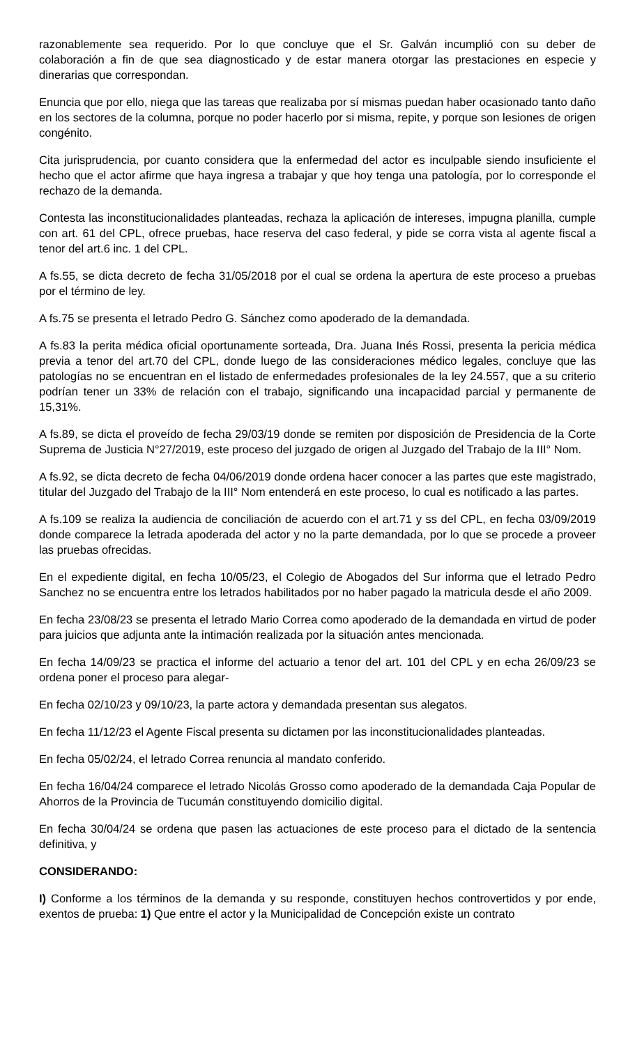razonablemente sea requerido. Por lo que concluye que el Sr. Galván incumplió con su deber de colaboración a fin de que sea diagnosticado y de estar manera otorgar las prestaciones en especie y dinerarias que correspondan.
Enuncia que por ello, niega que las tareas que realizaba por sí mismas puedan haber ocasionado tanto daño en los sectores de la columna, porque no poder hacerlo por si misma, repite, y porque son lesiones de origen congénito.
Cita jurisprudencia, por cuanto considera que la enfermedad del actor es inculpable siendo insuficiente el hecho que el actor afirme que haya ingresa a trabajar y que hoy tenga una patología, por lo corresponde el rechazo de la demanda.
Contesta las inconstitucionalidades planteadas, rechaza la aplicación de intereses, impugna planilla, cumple con art. 61 del CPL, ofrece pruebas, hace reserva del caso federal, y pide se corra vista al agente fiscal a tenor del art.6 inc. 1 del CPL.
A fs.55, se dicta decreto de fecha 31/05/2018 por el cual se ordena la apertura de este proceso a pruebas por el término de ley.
A fs.75 se presenta el letrado Pedro G. Sánchez como apoderado de la demandada.
A fs.83 la perita médica oficial oportunamente sorteada, Dra. Juana Inés Rossi, presenta la pericia médica previa a tenor del art.70 del CPL, donde luego de las consideraciones médico legales, concluye que las patologías no se encuentran en el listado de enfermedades profesionales de la ley 24.557, que a su criterio podrían tener un 33% de relación con el trabajo, significando una incapacidad parcial y permanente de 15,31%.
A fs.89, se dicta el proveído de fecha 29/03/19 donde se remiten por disposición de Presidencia de la Corte Suprema de Justicia N°27/2019, este proceso del juzgado de origen al Juzgado del Trabajo de la III° Nom.
A fs.92, se dicta decreto de fecha 04/06/2019 donde ordena hacer conocer a las partes que este magistrado, titular del Juzgado del Trabajo de la III° Nom entenderá en este proceso, lo cual es notificado a las partes.
A fs.109 se realiza la audiencia de conciliación de acuerdo con el art.71 y ss del CPL, en fecha 03/09/2019 donde comparece la letrada apoderada del actor y no la parte demandada, por lo que se procede a proveer las pruebas ofrecidas.
En el expediente digital, en fecha 10/05/23, el Colegio de Abogados del Sur informa que el letrado Pedro Sanchez no se encuentra entre los letrados habilitados por no haber pagado la matricula desde el año 2009.
En fecha 23/08/23 se presenta el letrado Mario Correa como apoderado de la demandada en virtud de poder para juicios que adjunta ante la intimación realizada por la situación antes mencionada.
En fecha 14/09/23 se practica el informe del actuario a tenor del art. 101 del CPL y en echa 26/09/23 se ordena poner el proceso para alegar-
En fecha 02/10/23 y 09/10/23, la parte actora y demandada presentan sus alegatos.
En fecha 11/12/23 el Agente Fiscal presenta su dictamen por las inconstitucionalidades planteadas.
En fecha 05/02/24, el letrado Correa renuncia al mandato conferido.
En fecha 16/04/24 comparece el letrado Nicolás Grosso como apoderado de la demandada Caja Popular de Ahorros de la Provincia de Tucumán constituyendo domicilio digital.
En fecha 30/04/24 se ordena que pasen las actuaciones de este proceso para el dictado de la sentencia definitiva, y
CONSIDERANDO:
I) Conforme a los términos de la demanda y su responde, constituyen hechos controvertidos y por ende, exentos de prueba: 1) Que entre el actor y la Municipalidad de Concepción existe un contrato